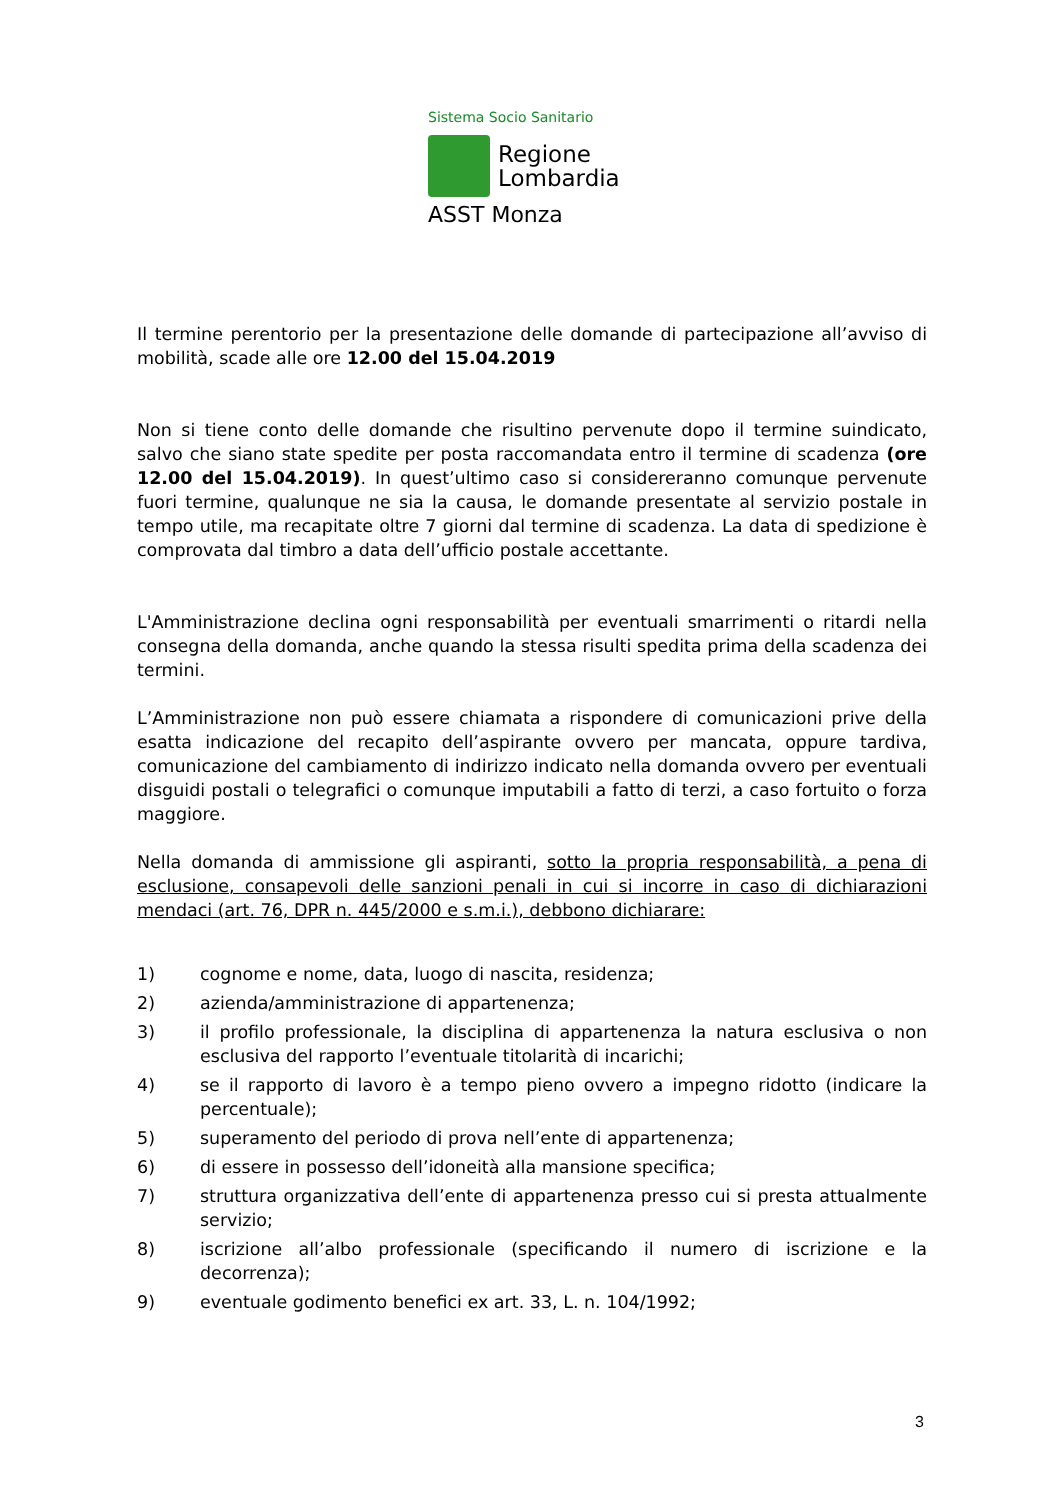Sistema Socio Sanitario
Regione
Lombardia
ASST Monza
Il termine perentorio per la presentazione delle domande di partecipazione all’avviso di mobilità, scade alle ore 12.00 del 15.04.2019
Non si tiene conto delle domande che risultino pervenute dopo il termine suindicato, salvo che siano state spedite per posta raccomandata entro il termine di scadenza (ore 12.00 del 15.04.2019). In quest’ultimo caso si considereranno comunque pervenute fuori termine, qualunque ne sia la causa, le domande presentate al servizio postale in tempo utile, ma recapitate oltre 7 giorni dal termine di scadenza. La data di spedizione è comprovata dal timbro a data dell’ufficio postale accettante.
L'Amministrazione declina ogni responsabilità per eventuali smarrimenti o ritardi nella consegna della domanda, anche quando la stessa risulti spedita prima della scadenza dei termini.
L’Amministrazione non può essere chiamata a rispondere di comunicazioni prive della esatta indicazione del recapito dell’aspirante ovvero per mancata, oppure tardiva, comunicazione del cambiamento di indirizzo indicato nella domanda ovvero per eventuali disguidi postali o telegrafici o comunque imputabili a fatto di terzi, a caso fortuito o forza maggiore.
Nella domanda di ammissione gli aspiranti, sotto la propria responsabilità, a pena di esclusione, consapevoli delle sanzioni penali in cui si incorre in caso di dichiarazioni mendaci (art. 76, DPR n. 445/2000 e s.m.i.), debbono dichiarare:
1) cognome e nome, data, luogo di nascita, residenza;
2) azienda/amministrazione di appartenenza;
3) il profilo professionale, la disciplina di appartenenza la natura esclusiva o non esclusiva del rapporto l’eventuale titolarità di incarichi;
4) se il rapporto di lavoro è a tempo pieno ovvero a impegno ridotto (indicare la percentuale);
5) superamento del periodo di prova nell’ente di appartenenza;
6) di essere in possesso dell’idoneità alla mansione specifica;
7) struttura organizzativa dell’ente di appartenenza presso cui si presta attualmente servizio;
8) iscrizione all’albo professionale (specificando il numero di iscrizione e la decorrenza);
9) eventuale godimento benefici ex art. 33, L. n. 104/1992;
3